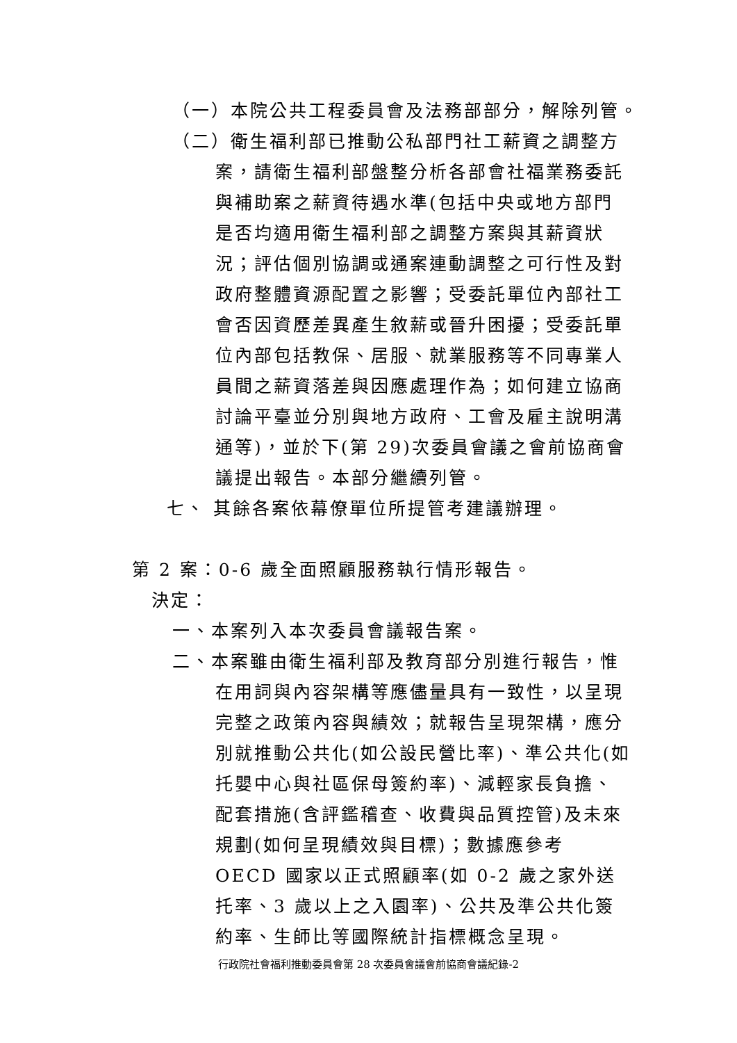（一）本院公共工程委員會及法務部部分，解除列管。
（二）衛生福利部已推動公私部門社工薪資之調整方
案，請衛生福利部盤整分析各部會社福業務委託與補助案之薪資待遇水準(包括中央或地方部門是否均適用衛生福利部之調整方案與其薪資狀況；評估個別協調或通案連動調整之可行性及對政府整體資源配置之影響；受委託單位內部社工會否因資歷差異產生敘薪或晉升困擾；受委託單位內部包括教保、居服、就業服務等不同專業人員間之薪資落差與因應處理作為；如何建立協商討論平臺並分別與地方政府、工會及雇主說明溝通等)，並於下(第 29)次委員會議之會前協商會議提出報告。本部分繼續列管。
七、 其餘各案依幕僚單位所提管考建議辦理。
第 2 案：0-6 歲全面照顧服務執行情形報告。
決定：
一、本案列入本次委員會議報告案。
二、本案雖由衛生福利部及教育部分別進行報告，惟
在用詞與內容架構等應儘量具有一致性，以呈現完整之政策內容與績效；就報告呈現架構，應分別就推動公共化(如公設民營比率)、準公共化(如托嬰中心與社區保母簽約率)、減輕家長負擔、配套措施(含評鑑稽查、收費與品質控管)及未來規劃(如何呈現績效與目標)；數據應參考 OECD 國家以正式照顧率(如 0-2 歲之家外送托率、3 歲以上之入園率)、公共及準公共化簽約率、生師比等國際統計指標概念呈現。
行政院社會福利推動委員會第 28 次委員會議會前協商會議紀錄-2